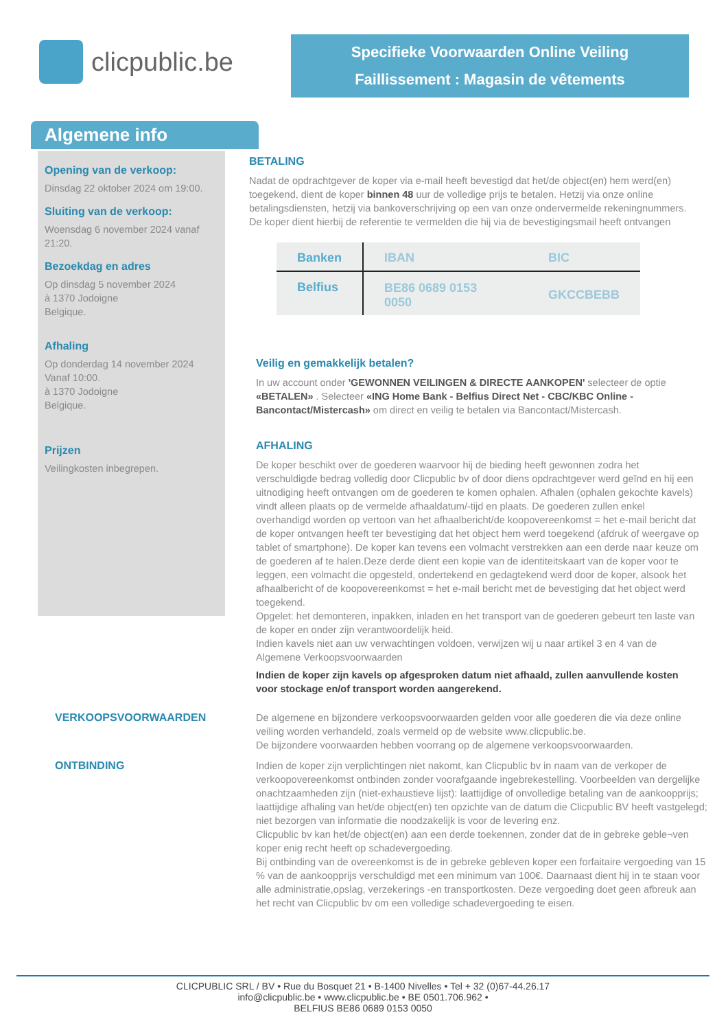clicpublic.be
Specifieke Voorwaarden Online Veiling
Faillissement : Magasin de vêtements
Algemene info
Opening van de verkoop:
Dinsdag 22 oktober 2024 om 19:00.
Sluiting van de verkoop:
Woensdag 6 november 2024 vanaf 21:20.
Bezoekdag en adres
Op dinsdag 5 november 2024
à 1370 Jodoigne
Belgique.
Afhaling
Op donderdag 14 november 2024
Vanaf 10:00.
à 1370 Jodoigne
Belgique.
Prijzen
Veilingkosten inbegrepen.
BETALING
Nadat de opdrachtgever de koper via e-mail heeft bevestigd dat het/de object(en) hem werd(en) toegekend, dient de koper binnen 48 uur de volledige prijs te betalen. Hetzij via onze online betalingsdiensten, hetzij via bankoverschrijving op een van onze ondervermelde rekeningnummers. De koper dient hierbij de referentie te vermelden die hij via de bevestigingsmail heeft ontvangen
| Banken | IBAN | BIC |
| --- | --- | --- |
| Belfius | BE86 0689 0153 0050 | GKCCBEBB |
Veilig en gemakkelijk betalen?
In uw account onder 'GEWONNEN VEILINGEN & DIRECTE AANKOPEN' selecteer de optie «BETALEN» . Selecteer «ING Home Bank - Belfius Direct Net - CBC/KBC Online - Bancontact/Mistercash» om direct en veilig te betalen via Bancontact/Mistercash.
AFHALING
De koper beschikt over de goederen waarvoor hij de bieding heeft gewonnen zodra het verschuldigde bedrag volledig door Clicpublic bv of door diens opdrachtgever werd geïnd en hij een uitnodiging heeft ontvangen om de goederen te komen ophalen. Afhalen (ophalen gekochte kavels) vindt alleen plaats op de vermelde afhaaldatum/-tijd en plaats. De goederen zullen enkel overhandigd worden op vertoon van het afhaalbericht/de koopovereenkomst = het e-mail bericht dat de koper ontvangen heeft ter bevestiging dat het object hem werd toegekend (afdruk of weergave op tablet of smartphone). De koper kan tevens een volmacht verstrekken aan een derde naar keuze om de goederen af te halen.Deze derde dient een kopie van de identiteitskaart van de koper voor te leggen, een volmacht die opgesteld, ondertekend en gedagtekend werd door de koper, alsook het afhaalbericht of de koopovereenkomst = het e-mail bericht met de bevestiging dat het object werd toegekend.
Opgelet: het demonteren, inpakken, inladen en het transport van de goederen gebeurt ten laste van de koper en onder zijn verantwoordelijk heid.
Indien kavels niet aan uw verwachtingen voldoen, verwijzen wij u naar artikel 3 en 4 van de Algemene Verkoopsvoorwaarden
Indien de koper zijn kavels op afgesproken datum niet afhaald, zullen aanvullende kosten voor stockage en/of transport worden aangerekend.
VERKOOPSVOORWAARDEN
ONTBINDING
De algemene en bijzondere verkoopsvoorwaarden gelden voor alle goederen die via deze online veiling worden verhandeld, zoals vermeld op de website www.clicpublic.be.
De bijzondere voorwaarden hebben voorrang op de algemene verkoopsvoorwaarden.
Indien de koper zijn verplichtingen niet nakomt, kan Clicpublic bv in naam van de verkoper de verkoopovereenkomst ontbinden zonder voorafgaande ingebrekestelling. Voorbeelden van dergelijke onachtzaamheden zijn (niet-exhaustieve lijst): laattijdige of onvolledige betaling van de aankoopprijs; laattijdige afhaling van het/de object(en) ten opzichte van de datum die Clicpublic BV heeft vastgelegd; niet bezorgen van informatie die noodzakelijk is voor de levering enz.
Clicpublic bv kan het/de object(en) aan een derde toekennen, zonder dat de in gebreke geble¬ven koper enig recht heeft op schadevergoeding.
Bij ontbinding van de overeenkomst is de in gebreke gebleven koper een forfaitaire vergoeding van 15 % van de aankoopprijs verschuldigd met een minimum van 100€. Daarnaast dient hij in te staan voor alle administratie,opslag, verzekerings -en transportkosten. Deze vergoeding doet geen afbreuk aan het recht van Clicpublic bv om een volledige schadevergoeding te eisen.
CLICPUBLIC SRL / BV • Rue du Bosquet 21 • B-1400 Nivelles • Tel + 32 (0)67-44.26.17
info@clicpublic.be • www.clicpublic.be • BE 0501.706.962 •
BELFIUS BE86 0689 0153 0050